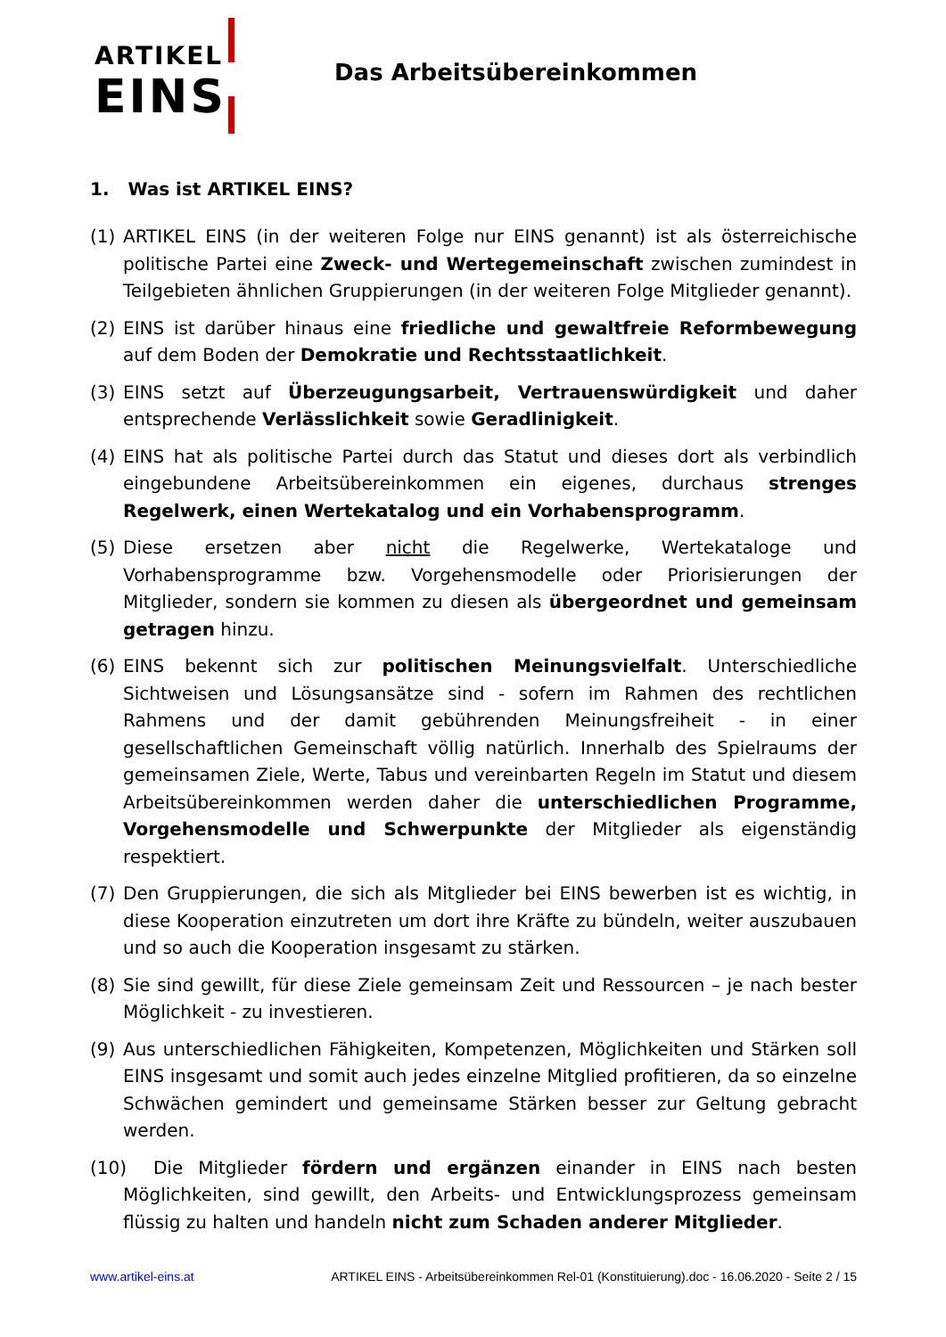ARTIKEL
EINS
Das Arbeitsübereinkommen
1. Was ist ARTIKEL EINS?
(1) ARTIKEL EINS (in der weiteren Folge nur EINS genannt) ist als österreichische politische Partei eine Zweck- und Wertegemeinschaft zwischen zumindest in Teilgebieten ähnlichen Gruppierungen (in der weiteren Folge Mitglieder genannt).
(2) EINS ist darüber hinaus eine friedliche und gewaltfreie Reformbewegung auf dem Boden der Demokratie und Rechtsstaatlichkeit.
(3) EINS setzt auf Überzeugungsarbeit, Vertrauenswürdigkeit und daher entsprechende Verlässlichkeit sowie Geradlinigkeit.
(4) EINS hat als politische Partei durch das Statut und dieses dort als verbindlich eingebundene Arbeitsübereinkommen ein eigenes, durchaus strenges Regelwerk, einen Wertekatalog und ein Vorhabensprogramm.
(5) Diese ersetzen aber nicht die Regelwerke, Wertekataloge und Vorhabensprogramme bzw. Vorgehensmodelle oder Priorisierungen der Mitglieder, sondern sie kommen zu diesen als übergeordnet und gemeinsam getragen hinzu.
(6) EINS bekennt sich zur politischen Meinungsvielfalt. Unterschiedliche Sichtweisen und Lösungsansätze sind - sofern im Rahmen des rechtlichen Rahmens und der damit gebührenden Meinungsfreiheit - in einer gesellschaftlichen Gemeinschaft völlig natürlich. Innerhalb des Spielraums der gemeinsamen Ziele, Werte, Tabus und vereinbarten Regeln im Statut und diesem Arbeitsübereinkommen werden daher die unterschiedlichen Programme, Vorgehensmodelle und Schwerpunkte der Mitglieder als eigenständig respektiert.
(7) Den Gruppierungen, die sich als Mitglieder bei EINS bewerben ist es wichtig, in diese Kooperation einzutreten um dort ihre Kräfte zu bündeln, weiter auszubauen und so auch die Kooperation insgesamt zu stärken.
(8) Sie sind gewillt, für diese Ziele gemeinsam Zeit und Ressourcen – je nach bester Möglichkeit - zu investieren.
(9) Aus unterschiedlichen Fähigkeiten, Kompetenzen, Möglichkeiten und Stärken soll EINS insgesamt und somit auch jedes einzelne Mitglied profitieren, da so einzelne Schwächen gemindert und gemeinsame Stärken besser zur Geltung gebracht werden.
(10) Die Mitglieder fördern und ergänzen einander in EINS nach besten Möglichkeiten, sind gewillt, den Arbeits- und Entwicklungsprozess gemeinsam flüssig zu halten und handeln nicht zum Schaden anderer Mitglieder.
www.artikel-eins.at ARTIKEL EINS - Arbeitsübereinkommen Rel-01 (Konstituierung).doc - 16.06.2020 - Seite 2 / 15